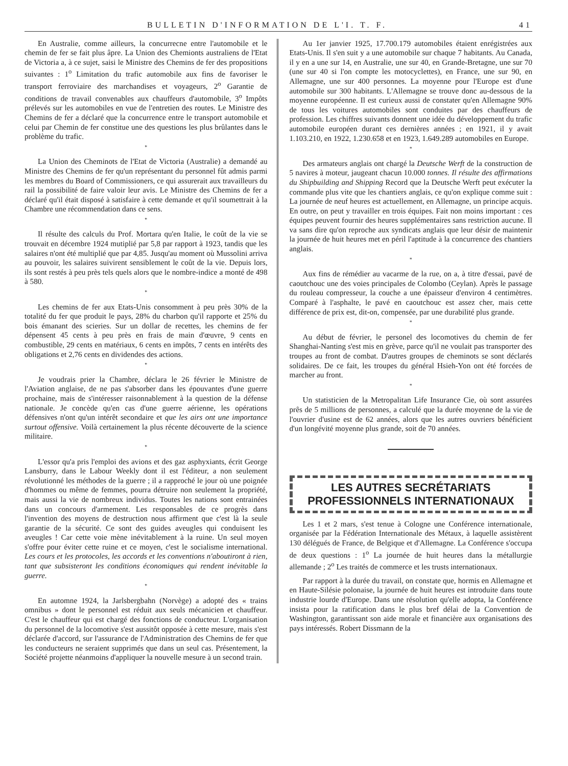BULLETIN D'INFORMATION DE L'I. T. F. 41
En Australie, comme ailleurs, la concurrecne entre l'automobile et le chemin de fer se fait plus âpre. La Union des Chemionts australiens de l'Etat de Victoria a, à ce sujet, saisi le Ministre des Chemins de fer des propositions suivantes : 1<sup>o</sup> Limitation du trafic automobile aux fins de favoriser le transport ferroviaire des marchandises et voyageurs, 2<sup>o</sup> Garantie de conditions de travail convenables aux chauffeurs d'automobile, 3<sup>o</sup> Impôts prélevés sur les automobiles en vue de l'entretien des routes. Le Ministre des Chemins de fer a déclaré que la concurrence entre le transport automobile et celui par Chemin de fer constitue une des questions les plus brûlantes dans le problème du trafic.
*
La Union des Cheminots de l'Etat de Victoria (Australie) a demandé au Ministre des Chemins de fer qu'un représentant du personnel fût admis parmi les membres du Board of Commissioners, ce qui assurerait aux travailleurs du rail la possibilité de faire valoir leur avis. Le Ministre des Chemins de fer a déclaré qu'il était disposé à satisfaire à cette demande et qu'il soumettrait à la Chambre une récommendation dans ce sens.
*
Il résulte des calculs du Prof. Mortara qu'en Italie, le coût de la vie se trouvait en décembre 1924 mutiplié par 5,8 par rapport à 1923, tandis que les salaires n'ont été multiplié que par 4,85. Jusqu'au moment où Mussolini arriva au pouvoir, les salaires suivirent sensiblement le coût de la vie. Depuis lors, ils sont restés à peu près tels quels alors que le nombre-indice a monté de 498 à 580.
*
Les chemins de fer aux Etats-Unis consomment à peu près 30% de la totalité du fer que produit le pays, 28% du charbon qu'il rapporte et 25% du bois émanant des scieries. Sur un dollar de recettes, les chemins de fer dépensent 45 cents à peu près en frais de main d'œuvre, 9 cents en combustible, 29 cents en matériaux, 6 cents en impôts, 7 cents en intérêts des obligations et 2,76 cents en dividendes des actions.
*
Je voudrais prier la Chambre, déclara le 26 février le Ministre de l'Aviation anglaise, de ne pas s'absorber dans les épouvantes d'une guerre prochaine, mais de s'intéresser raisonnablement à la question de la défense nationale. Je concède qu'en cas d'une guerre aérienne, les opérations défensives n'ont qu'un intérêt secondaire et que les airs ont une importance surtout offensive. Voilà certainement la plus récente découverte de la science militaire.
*
L'essor qu'a pris l'emploi des avions et des gaz asphyxiants, écrit George Lansburry, dans le Labour Weekly dont il est l'éditeur, a non seulement révolutionné les méthodes de la guerre ; il a rapproché le jour où une poignée d'hommes ou même de femmes, pourra détruire non seulement la propriété, mais aussi la vie de nombreux individus. Toutes les nations sont entrainées dans un concours d'armement. Les responsables de ce progrès dans l'invention des moyens de destruction nous affirment que c'est là la seule garantie de la sécurité. Ce sont des guides aveugles qui conduisent les aveugles ! Car cette voie mène inévitablement à la ruine. Un seul moyen s'offre pour éviter cette ruine et ce moyen, c'est le socialisme international. Les cours et les protocoles, les accords et les conventions n'aboutiront à rien, tant que subsisteront les conditions économiques qui rendent inévitable la guerre.
*
En automne 1924, la Jarlsbergbahn (Norvège) a adopté des « trains omnibus » dont le personnel est réduit aux seuls mécanicien et chauffeur. C'est le chauffeur qui est chargé des fonctions de conducteur. L'organisation du personnel de la locomotive s'est aussitôt opposée à cette mesure, mais s'est déclarée d'accord, sur l'assurance de l'Administration des Chemins de fer que les conducteurs ne seraient supprimés que dans un seul cas. Présentement, la Société projette néanmoins d'appliquer la nouvelle mesure à un second train.
Au 1er janvier 1925, 17.700.179 automobiles étaient enrégistrées aux Etats-Unis. Il s'en suit y a une automobile sur chaque 7 habitants. Au Canada, il y en a une sur 14, en Australie, une sur 40, en Grande-Bretagne, une sur 70 (une sur 40 si l'on compte les motocyclettes), en France, une sur 90, en Allemagne, une sur 400 personnes. La moyenne pour l'Europe est d'une automobile sur 300 habitants. L'Allemagne se trouve donc au-dessous de la moyenne européenne. Il est curieux aussi de constater qu'en Allemagne 90% de tous les voitures automobiles sont conduites par des chauffeurs de profession. Les chiffres suivants donnent une idée du développement du trafic automobile européen durant ces dernières années ; en 1921, il y avait 1.103.210, en 1922, 1.230.658 et en 1923, 1.649.289 automobiles en Europe.
*
Des armateurs anglais ont chargé la Deutsche Werft de la construction de 5 navires à moteur, jaugeant chacun 10.000 tonnes. Il résulte des affirmations du Shipbuilding and Shipping Record que la Deutsche Werft peut exécuter la commande plus vite que les chantiers anglais, ce qu'on explique comme suit : La journée de neuf heures est actuellement, en Allemagne, un principe acquis. En outre, on peut y travailler en trois équipes. Fait non moins important : ces équipes peuvent fournir des heures supplémentaires sans restriction aucune. Il va sans dire qu'on reproche aux syndicats anglais que leur désir de maintenir la journée de huit heures met en péril l'aptitude à la concurrence des chantiers anglais.
*
Aux fins de rémédier au vacarme de la rue, on a, à titre d'essai, pavé de caoutchouc une des voies principales de Colombo (Ceylan). Après le passage du rouleau compresseur, la couche a une épaisseur d'environ 4 centimètres. Comparé à l'asphalte, le pavé en caoutchouc est assez cher, mais cette différence de prix est, dit-on, compensée, par une durabilité plus grande.
*
Au début de février, le personel des locomotives du chemin de fer Shanghai-Nanting s'est mis en grève, parce qu'il ne voulait pas transporter des troupes au front de combat. D'autres groupes de cheminots se sont déclarés solidaires. De ce fait, les troupes du général Hsieh-Yon ont été forcées de marcher au front.
*
Un statisticien de la Metropalitan Life Insurance Cie, où sont assurées prês de 5 millions de personnes, a calculé que la durée moyenne de la vie de l'ouvrier d'usine est de 62 années, alors que les autres ouvriers bénéficient d'un longévité moyenne plus grande, soit de 70 années.
LES AUTRES SECRÉTARIATS
PROFESSIONNELS INTERNATIONAUX
Les 1 et 2 mars, s'est tenue à Cologne une Conférence internationale, organisée par la Fédération Internationale des Métaux, à laquelle assistèrent 130 délégués de France, de Belgique et d'Allemagne. La Conférence s'occupa de deux questions : 1<sup>o</sup> La journée de huit heures dans la métallurgie allemande ; 2<sup>o</sup> Les traités de commerce et les trusts internationaux.
Par rapport à la durée du travail, on constate que, hormis en Allemagne et en Haute-Silésie polonaise, la journée de huit heures est introduite dans toute industrie lourde d'Europe. Dans une résolution qu'elle adopta, la Conférence insista pour la ratification dans le plus bref délai de la Convention de Washington, garantissant son aide morale et financière aux organisations des pays intéressés. Robert Dissmann de la